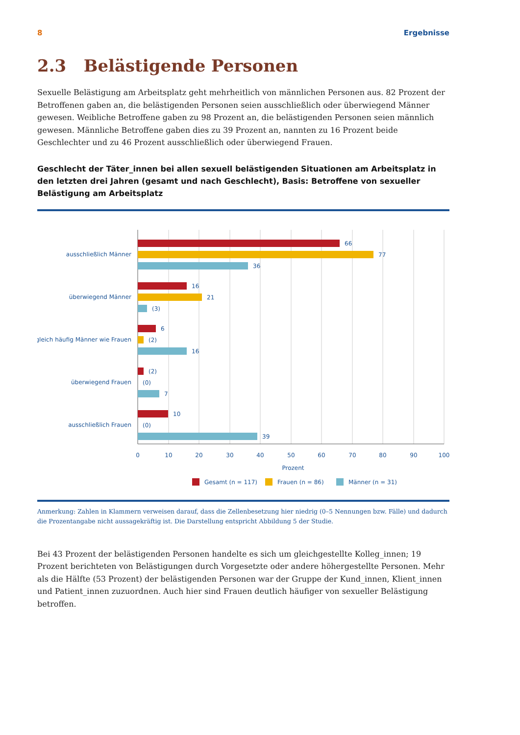8 Ergebnisse
2.3 Belästigende Personen
Sexuelle Belästigung am Arbeitsplatz geht mehrheitlich von männlichen Personen aus. 82 Prozent der Betroffenen gaben an, die belästigenden Personen seien ausschließlich oder überwiegend Männer gewesen. Weibliche Betroffene gaben zu 98 Prozent an, die belästigenden Personen seien männlich gewesen. Männliche Betroffene gaben dies zu 39 Prozent an, nannten zu 16 Prozent beide Geschlechter und zu 46 Prozent ausschließlich oder überwiegend Frauen.
Geschlecht der Täter_innen bei allen sexuell belästigenden Situationen am Arbeitsplatz in den letzten drei Jahren (gesamt und nach Geschlecht), Basis: Betroffene von sexueller Belästigung am Arbeitsplatz
ausschließlich Männer
66
77
36
überwiegend Männer
16
21
(3)
gleich häufig Männer wie Frauen
6
(2)
16
überwiegend Frauen
(2)
(0)
7
ausschließlich Frauen
10
(0)
39
0
10
20
30
40
50
60
70
80
90
100
Prozent
Gesamt (n = 117)
Frauen (n = 86)
Männer (n = 31)
Anmerkung: Zahlen in Klammern verweisen darauf, dass die Zellenbesetzung hier niedrig (0–5 Nennungen bzw. Fälle) und dadurch die Prozentangabe nicht aussagekräftig ist. Die Darstellung entspricht Abbildung 5 der Studie.
Bei 43 Prozent der belästigenden Personen handelte es sich um gleichgestellte Kolleg_innen; 19 Prozent berichteten von Belästigungen durch Vorgesetzte oder andere höhergestellte Personen. Mehr als die Hälfte (53 Prozent) der belästigenden Personen war der Gruppe der Kund_innen, Klient_innen und Patient_innen zuzuordnen. Auch hier sind Frauen deutlich häufiger von sexueller Belästigung betroffen.